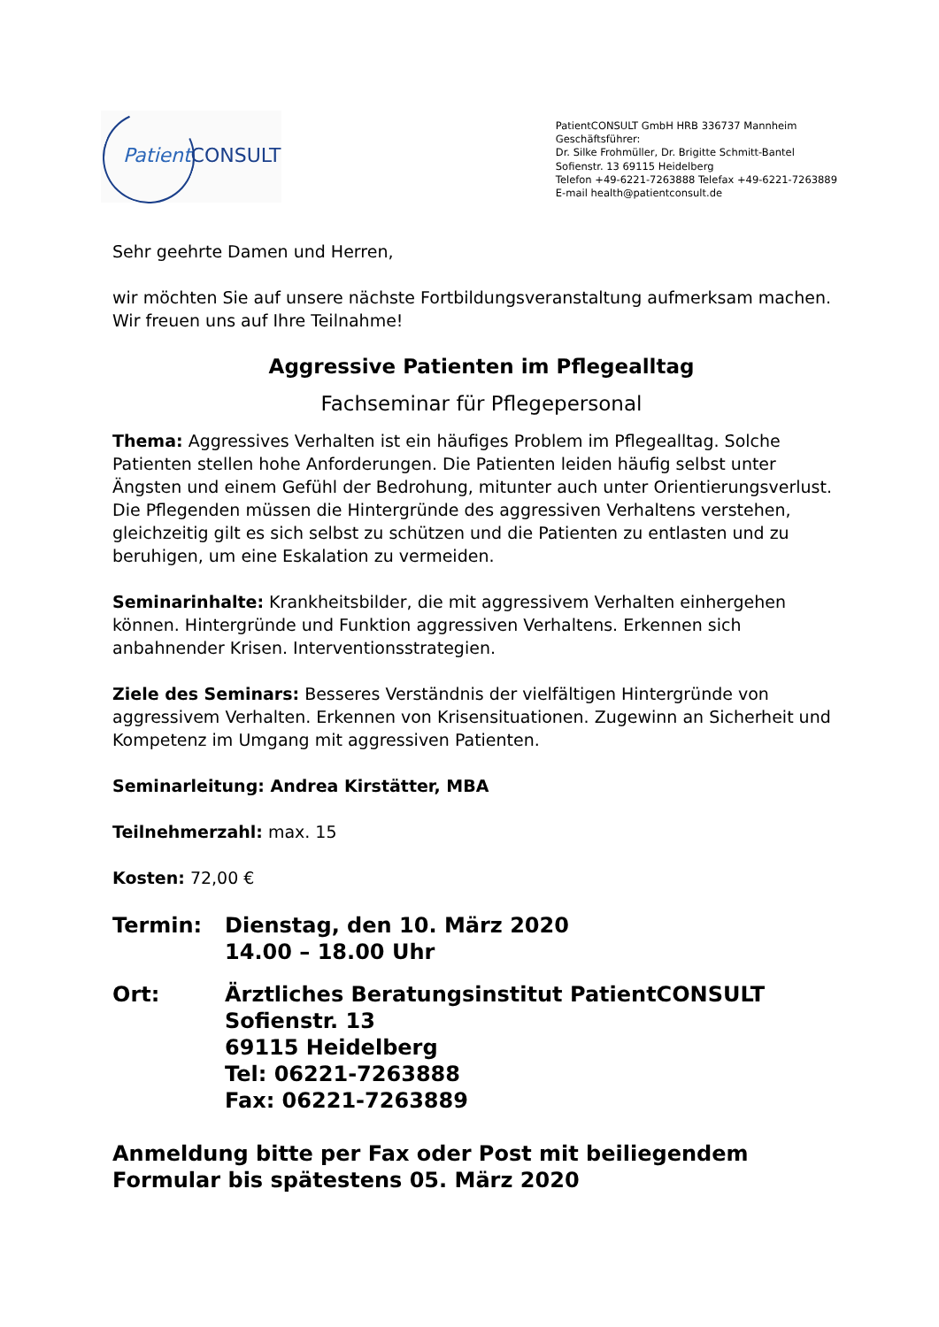Patient CONSULT
PatientCONSULT GmbH HRB 336737 Mannheim
Geschäftsführer:
Dr. Silke Frohmüller, Dr. Brigitte Schmitt-Bantel
Sofienstr. 13 69115 Heidelberg
Telefon +49-6221-7263888 Telefax +49-6221-7263889
E-mail health@patientconsult.de
Sehr geehrte Damen und Herren,
wir möchten Sie auf unsere nächste Fortbildungsveranstaltung aufmerksam machen. Wir freuen uns auf Ihre Teilnahme!
Aggressive Patienten im Pflegealltag
Fachseminar für Pflegepersonal
Thema: Aggressives Verhalten ist ein häufiges Problem im Pflegealltag. Solche Patienten stellen hohe Anforderungen. Die Patienten leiden häufig selbst unter Ängsten und einem Gefühl der Bedrohung, mitunter auch unter Orientierungsverlust. Die Pflegenden müssen die Hintergründe des aggressiven Verhaltens verstehen, gleichzeitig gilt es sich selbst zu schützen und die Patienten zu entlasten und zu beruhigen, um eine Eskalation zu vermeiden.
Seminarinhalte: Krankheitsbilder, die mit aggressivem Verhalten einhergehen können. Hintergründe und Funktion aggressiven Verhaltens. Erkennen sich anbahnender Krisen. Interventionsstrategien.
Ziele des Seminars: Besseres Verständnis der vielfältigen Hintergründe von aggressivem Verhalten. Erkennen von Krisensituationen. Zugewinn an Sicherheit und Kompetenz im Umgang mit aggressiven Patienten.
Seminarleitung: Andrea Kirstätter, MBA
Teilnehmerzahl: max. 15
Kosten: 72,00 €
Termin: Dienstag, den 10. März 2020
14.00 – 18.00 Uhr
Ort: Ärztliches Beratungsinstitut PatientCONSULT
Sofienstr. 13
69115 Heidelberg
Tel: 06221-7263888
Fax: 06221-7263889
Anmeldung bitte per Fax oder Post mit beiliegendem Formular bis spätestens 05. März 2020